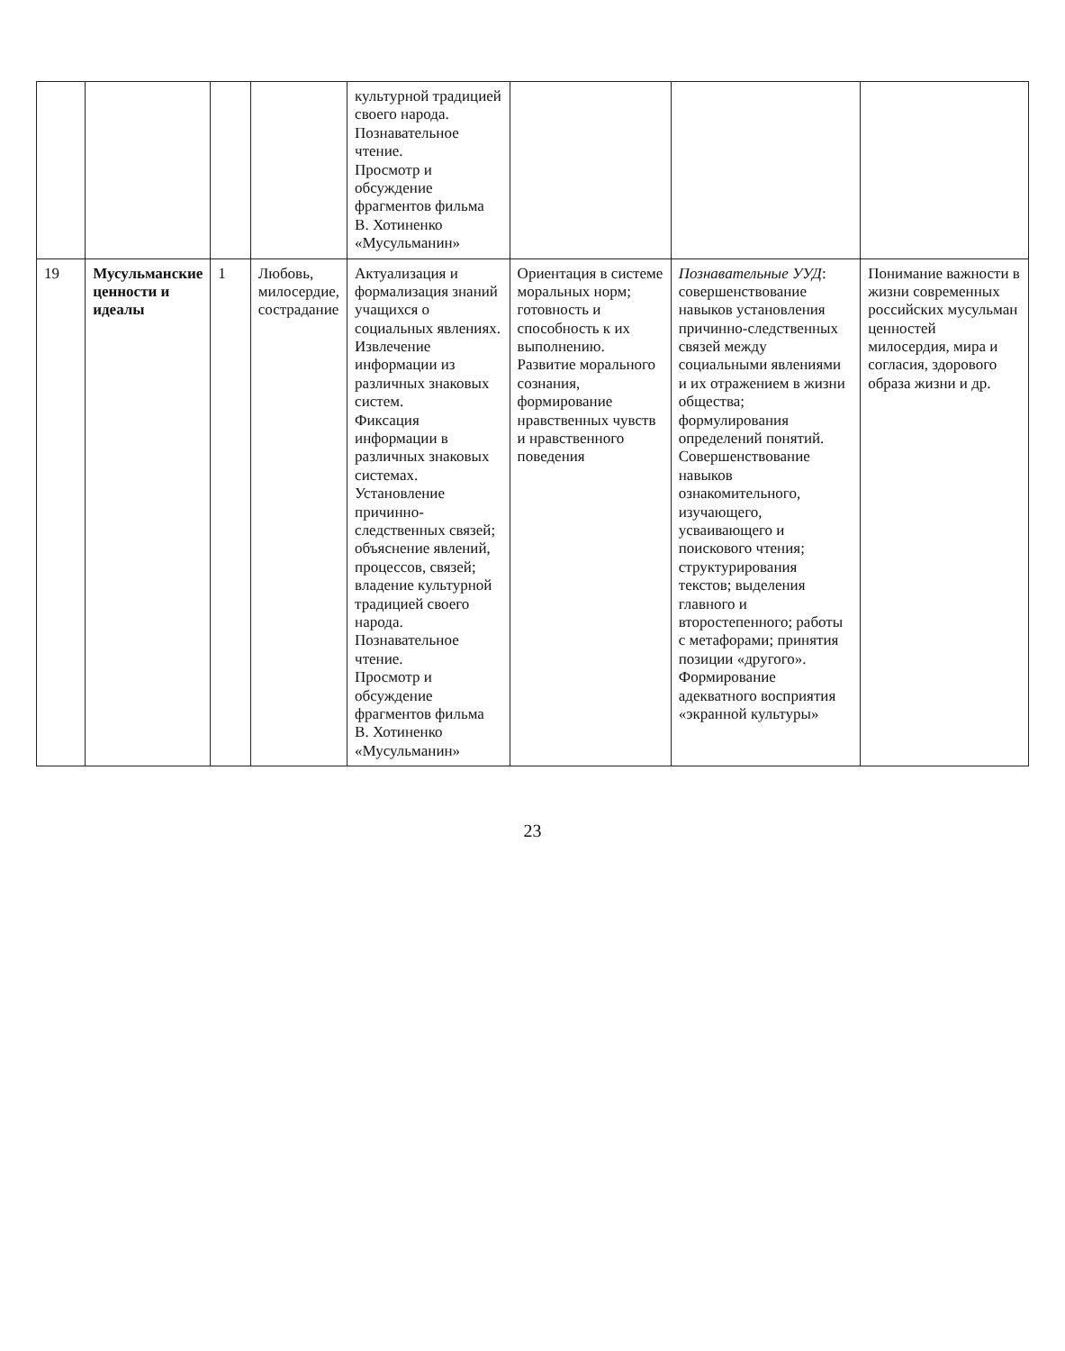| | | | | культурной традицией своего народа. Познавательное чтение. Просмотр и обсуждение фрагментов фильма В. Хотиненко «Мусульманин» | | | |
| 19 | Мусульманские ценности и идеалы | 1 | Любовь, милосердие, сострадание | Актуализация и формализация знаний учащихся о социальных явлениях. Извлечение информации из различных знаковых систем. Фиксация информации в различных знаковых системах. Установление причинно-следственных связей; объяснение явлений, процессов, связей; владение культурной традицией своего народа. Познавательное чтение. Просмотр и обсуждение фрагментов фильма В. Хотиненко «Мусульманин» | Ориентация в системе моральных норм; готовность и способность к их выполнению. Развитие морального сознания, формирование нравственных чувств и нравственного поведения | Познавательные УУД : совершенствование навыков установления причинно-следственных связей между социальными явлениями и их отражением в жизни общества; формулирования определений понятий. Совершенствование навыков ознакомительного, изучающего, усваивающего и поискового чтения; структурирования текстов; выделения главного и второстепенного; работы с метафорами; принятия позиции «другого». Формирование адекватного восприятия «экранной культуры» | Понимание важности в жизни современных российских мусульман ценностей милосердия, мира и согласия, здорового образа жизни и др. |
23